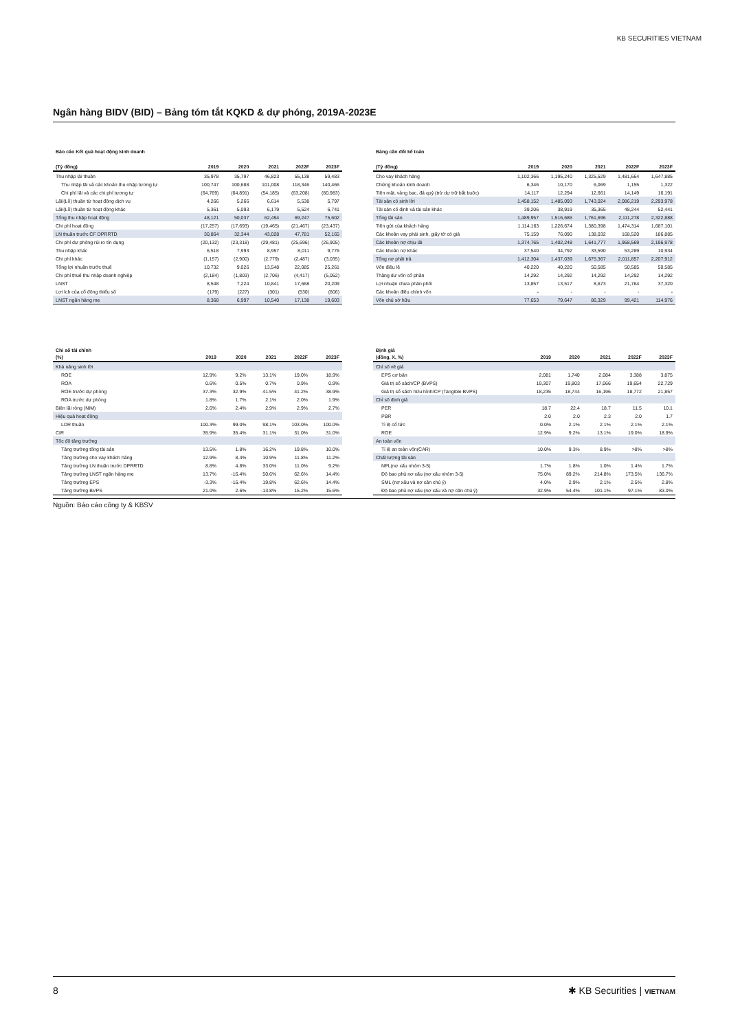KB SECURITIES VIETNAM
Ngân hàng BIDV (BID) – Bảng tóm tắt KQKD & dự phóng, 2019A-2023E
Báo cáo Kết quả hoạt động kinh doanh
| (Tỷ đồng) | 2019 | 2020 | 2021 | 2022F | 2023F |
| --- | --- | --- | --- | --- | --- |
| Thu nhập lãi thuần | 35,978 | 35,797 | 46,823 | 55,138 | 59,483 |
| Thu nhập lãi và các khoản thu nhập tương tự | 100,747 | 100,688 | 101,008 | 118,346 | 140,466 |
| Chi phí lãi và các chi phí tương tự | (64,769) | (64,891) | (54,185) | (63,208) | (80,983) |
| Lãi/(Lỗ) thuần từ hoạt động dịch vụ | 4,266 | 5,266 | 6,614 | 5,538 | 5,797 |
| Lãi/(Lỗ) thuần từ hoạt động khác | 5,361 | 5,093 | 6,179 | 5,524 | 6,741 |
| Tổng thu nhập hoạt động | 48,121 | 50,037 | 62,494 | 69,247 | 75,602 |
| Chi phí hoạt động | (17,257) | (17,693) | (19,465) | (21,467) | (23,437) |
| LN thuần trước CF DPRRTD | 30,864 | 32,344 | 43,028 | 47,781 | 52,165 |
| Chi phí dự phòng rủi ro tín dụng | (20,132) | (23,318) | (29,481) | (25,696) | (26,905) |
| Thu nhập khác | 6,518 | 7,993 | 8,957 | 8,011 | 9,776 |
| Chi phí khác | (1,157) | (2,900) | (2,779) | (2,487) | (3,035) |
| Tổng lợi nhuận trước thuế | 10,732 | 9,026 | 13,548 | 22,085 | 25,261 |
| Chi phí thuế thu nhập doanh nghiệp | (2,184) | (1,803) | (2,706) | (4,417) | (5,052) |
| LNST | 8,548 | 7,224 | 10,841 | 17,668 | 20,209 |
| Lợi ích của cổ đông thiểu số | (179) | (227) | (301) | (530) | (606) |
| LNST ngân hàng mẹ | 8,368 | 6,997 | 10,540 | 17,138 | 19,603 |
Bảng cân đối kế toán
| (Tỷ đồng) | 2019 | 2020 | 2021 | 2022F | 2023F |
| --- | --- | --- | --- | --- | --- |
| Cho vay khách hàng | 1,102,366 | 1,195,240 | 1,325,529 | 1,481,664 | 1,647,885 |
| Chứng khoán kinh doanh | 6,346 | 10,170 | 6,069 | 1,155 | 1,322 |
| Tiền mặt, vàng bạc, đá quý (trừ dự trữ bắt buộc) | 14,117 | 12,294 | 12,661 | 14,149 | 16,191 |
| Tài sản có sinh lời | 1,458,152 | 1,485,093 | 1,743,024 | 2,086,219 | 2,293,978 |
| Tài sản cố định và tài sản khác | 39,206 | 38,919 | 35,365 | 48,244 | 52,441 |
| Tổng tài sản | 1,489,957 | 1,516,686 | 1,761,696 | 2,111,278 | 2,322,888 |
| Tiền gửi của khách hàng | 1,114,163 | 1,226,674 | 1,380,398 | 1,474,314 | 1,687,101 |
| Các khoản vay phái sinh, giấy tờ có giá | 75,159 | 76,090 | 138,032 | 168,520 | 186,885 |
| Các khoản nợ chịu lãi | 1,374,765 | 1,402,248 | 1,641,777 | 1,958,569 | 2,196,978 |
| Các khoản nợ khác | 37,540 | 34,792 | 33,590 | 53,289 | 10,934 |
| Tổng nợ phải trả | 1,412,304 | 1,437,039 | 1,675,367 | 2,011,857 | 2,207,912 |
| Vốn điều lệ | 40,220 | 40,220 | 50,585 | 50,585 | 50,585 |
| Thặng dư vốn cổ phần | 14,292 | 14,292 | 14,292 | 14,292 | 14,292 |
| Lợi nhuận chưa phân phối | 13,857 | 13,517 | 8,673 | 21,764 | 37,320 |
| Các khoản điều chỉnh vốn | - | - | - | - | - |
| Vốn chủ sở hữu | 77,653 | 79,647 | 86,329 | 99,421 | 114,976 |
Chỉ số tài chính
| (%) | 2019 | 2020 | 2021 | 2022F | 2023F |
| --- | --- | --- | --- | --- | --- |
| Khả năng sinh lời | | | | | |
| ROE | 12.9% | 9.2% | 13.1% | 19.0% | 18.9% |
| ROA | 0.6% | 0.5% | 0.7% | 0.9% | 0.9% |
| ROE trước dự phòng | 37.3% | 32.9% | 41.5% | 41.2% | 38.9% |
| ROA trước dự phòng | 1.8% | 1.7% | 2.1% | 2.0% | 1.9% |
| Biên lãi ròng (NIM) | 2.6% | 2.4% | 2.9% | 2.9% | 2.7% |
| Hiệu quả hoạt động | | | | | |
| LDR thuần | 100.3% | 99.0% | 98.1% | 103.0% | 100.0% |
| CIR | 35.9% | 35.4% | 31.1% | 31.0% | 31.0% |
| Tốc độ tăng trưởng | | | | | |
| Tăng trưởng tổng tài sản | 13.5% | 1.8% | 16.2% | 19.8% | 10.0% |
| Tăng trưởng cho vay khách hàng | 12.9% | 8.4% | 10.9% | 11.8% | 11.2% |
| Tăng trưởng LN thuần trước DPRRTD | 8.8% | 4.8% | 33.0% | 11.0% | 9.2% |
| Tăng trưởng LNST ngân hàng mẹ | 13.7% | -16.4% | 50.6% | 62.6% | 14.4% |
| Tăng trưởng EPS | -3.3% | -16.4% | 19.8% | 62.6% | 14.4% |
| Tăng trưởng BVPS | 21.0% | 2.6% | -13.8% | 15.2% | 15.6% |
Định giá
| (đồng, X, %) | 2019 | 2020 | 2021 | 2022F | 2023F |
| --- | --- | --- | --- | --- | --- |
| Chỉ số về giá | | | | | |
| EPS cơ bản | 2,081 | 1,740 | 2,084 | 3,388 | 3,875 |
| Giá trị sổ sách/CP (BVPS) | 19,307 | 19,803 | 17,066 | 19,654 | 22,729 |
| Giá trị sổ sách hữu hình/CP (Tangible BVPS) | 18,235 | 18,744 | 16,196 | 18,772 | 21,857 |
| Chỉ số định giá | | | | | |
| PER | 18.7 | 22.4 | 18.7 | 11.5 | 10.1 |
| PBR | 2.0 | 2.0 | 2.3 | 2.0 | 1.7 |
| Tỉ lệ cổ tức | 0.0% | 2.1% | 2.1% | 2.1% | 2.1% |
| ROE | 12.9% | 9.2% | 13.1% | 19.0% | 18.9% |
| An toàn vốn | | | | | |
| Tỉ lệ an toàn vốn(CAR) | 10.0% | 9.3% | 8.9% | >8% | >8% |
| Chất lượng tài sản | | | | | |
| NPL(nợ xấu nhóm 3-5) | 1.7% | 1.8% | 1.0% | 1.4% | 1.7% |
| Độ bao phủ nợ xấu (nợ xấu nhóm 3-5) | 75.0% | 89.2% | 214.8% | 173.5% | 136.7% |
| SML (nợ xấu và nợ cần chú ý) | 4.0% | 2.9% | 2.1% | 2.5% | 2.8% |
| Độ bao phủ nợ xấu (nợ xấu và nợ cần chú ý) | 32.9% | 54.4% | 101.1% | 97.1% | 83.0% |
Nguồn: Báo cáo công ty & KBSV
8 ✱ KB Securities | VIETNAM